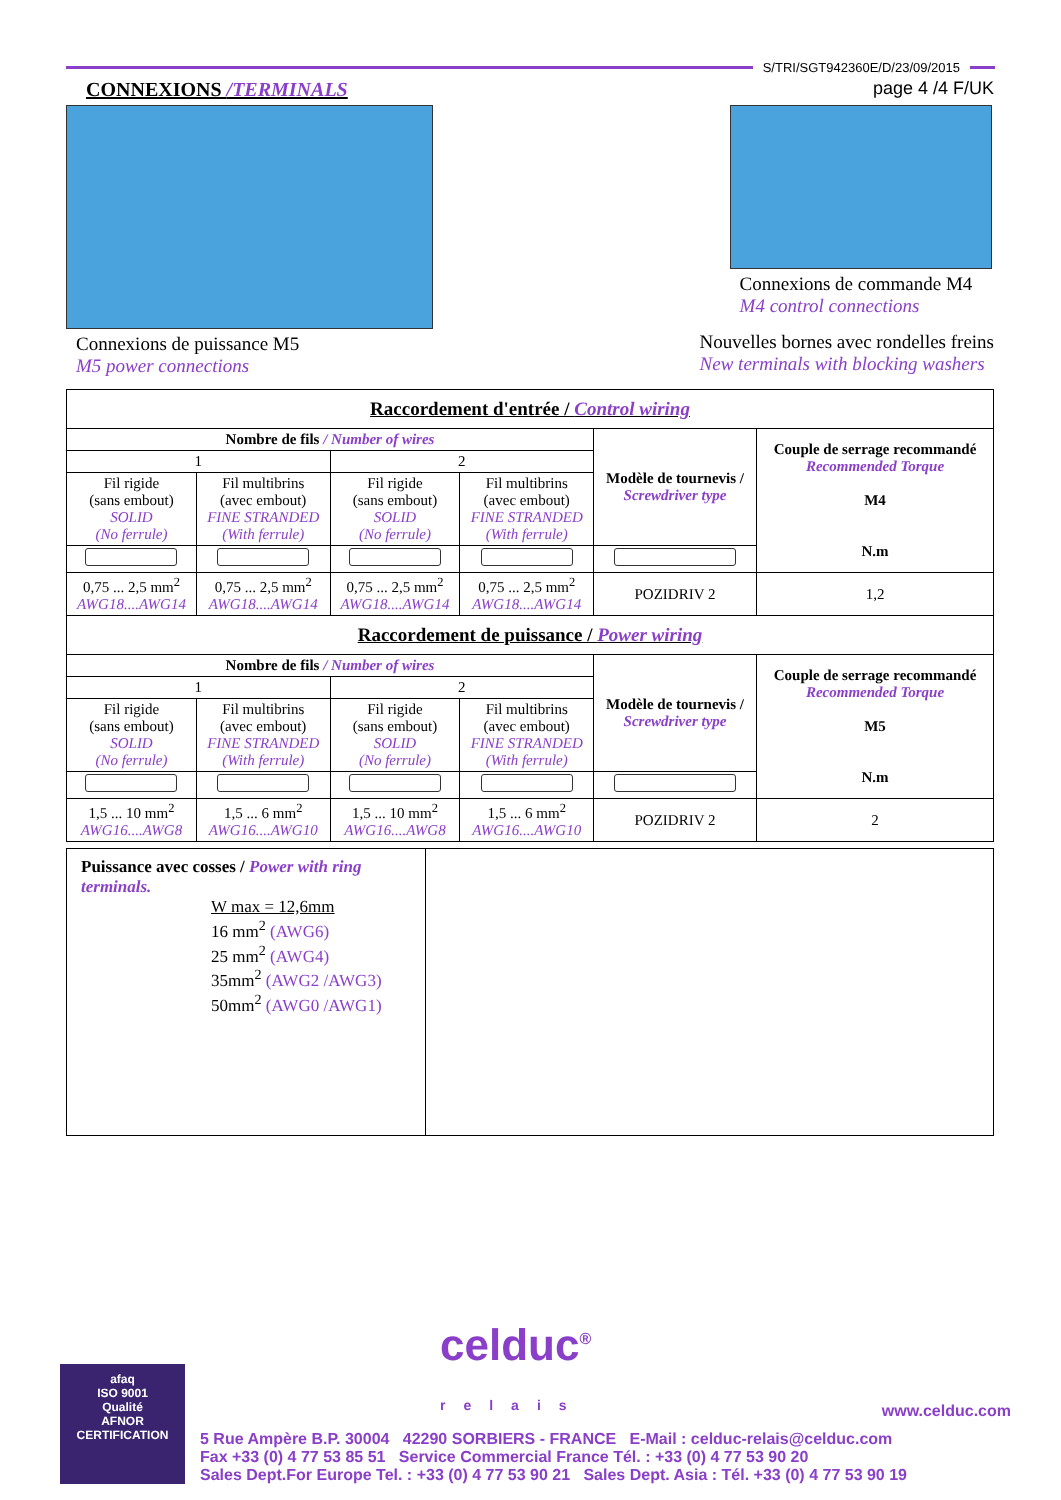S/TRI/SGT942360E/D/23/09/2015
CONNEXIONS /TERMINALS page 4 /4 F/UK
Connexions de puissance M5
M5 power connections
Connexions de commande M4
M4 control connections
Nouvelles bornes avec rondelles freins
New terminals with blocking washers
| Raccordement d'entrée / Control wiring | | | | | |
| --- | --- | --- | --- | --- | --- |
| Nombre de fils / Number of wires | | | | Modèle de tournevis / Screwdriver type | Couple de serrage recommandé Recommended Torque M4 N.m |
| 1 | | 2 | | | |
| Fil rigide (sans embout) SOLID (No ferrule) | Fil multibrins (avec embout) FINE STRANDED (With ferrule) | Fil rigide (sans embout) SOLID (No ferrule) | Fil multibrins (avec embout) FINE STRANDED (With ferrule) | | |
| 0,75 ... 2,5 mm<sup>2</sup> AWG18....AWG14 | 0,75 ... 2,5 mm<sup>2</sup> AWG18....AWG14 | 0,75 ... 2,5 mm<sup>2</sup> AWG18....AWG14 | 0,75 ... 2,5 mm<sup>2</sup> AWG18....AWG14 | POZIDRIV 2 | 1,2 |
| Raccordement de puissance / Power wiring | | | | | |
| Nombre de fils / Number of wires | | | | Modèle de tournevis / Screwdriver type | Couple de serrage recommandé Recommended Torque M5 N.m |
| 1 | | 2 | | | |
| Fil rigide (sans embout) SOLID (No ferrule) | Fil multibrins (avec embout) FINE STRANDED (With ferrule) | Fil rigide (sans embout) SOLID (No ferrule) | Fil multibrins (avec embout) FINE STRANDED (With ferrule) | | |
| 1,5 ... 10 mm<sup>2</sup> AWG16....AWG8 | 1,5 ... 6 mm<sup>2</sup> AWG16....AWG10 | 1,5 ... 10 mm<sup>2</sup> AWG16....AWG8 | 1,5 ... 6 mm<sup>2</sup> AWG16....AWG10 | POZIDRIV 2 | 2 |
| Puissance avec cosses / Power with ring terminals. W max = 12,6mm 16 mm<sup>2</sup> (AWG6) 25 mm<sup>2</sup> (AWG4) 35mm<sup>2</sup> (AWG2 /AWG3) 50mm<sup>2</sup> (AWG0 /AWG1) | |
afaq
ISO 9001
Qualité
AFNOR CERTIFICATION
celduc<sup>®</sup>
relais www.celduc.com
5 Rue Ampère B.P. 30004 42290 SORBIERS - FRANCE E-Mail : celduc-relais@celduc.com
Fax +33 (0) 4 77 53 85 51 Service Commercial France Tél. : +33 (0) 4 77 53 90 20
Sales Dept.For Europe Tel. : +33 (0) 4 77 53 90 21 Sales Dept. Asia : Tél. +33 (0) 4 77 53 90 19